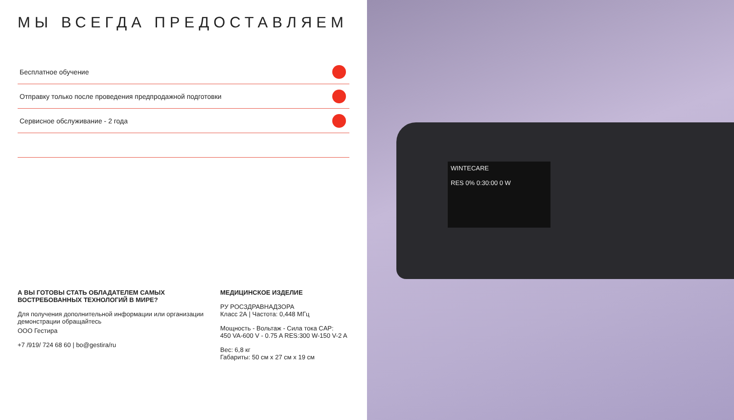МЫ ВСЕГДА ПРЕДОСТАВЛЯЕМ
Бесплатное обучение
Отправку только после проведения предпродажной подготовки
Сервисное обслуживание - 2 года
А ВЫ ГОТОВЫ СТАТЬ ОБЛАДАТЕЛЕМ САМЫХ
ВОСТРЕБОВАННЫХ ТЕХНОЛОГИЙ В МИРЕ?
Для получения дополнительной информации или организации демонстрации обращайтесь
ООО Гестира
+7 /919/ 724 68 60 | bo@gestira/ru
МЕДИЦИНСКОЕ ИЗДЕЛИЕ
РУ РОСЗДРАВНАДЗОРА
Класс 2А | Частота: 0,448 МГц
Мощность - Вольтаж - Сила тока CAP:
450 VA-600 V - 0.75 A RES:300 W-150 V-2 A
Вес: 6,8 кг
Габариты: 50 см х 27 см х 19 см
WINTECARE
RES 0% 0:30:00 0 W